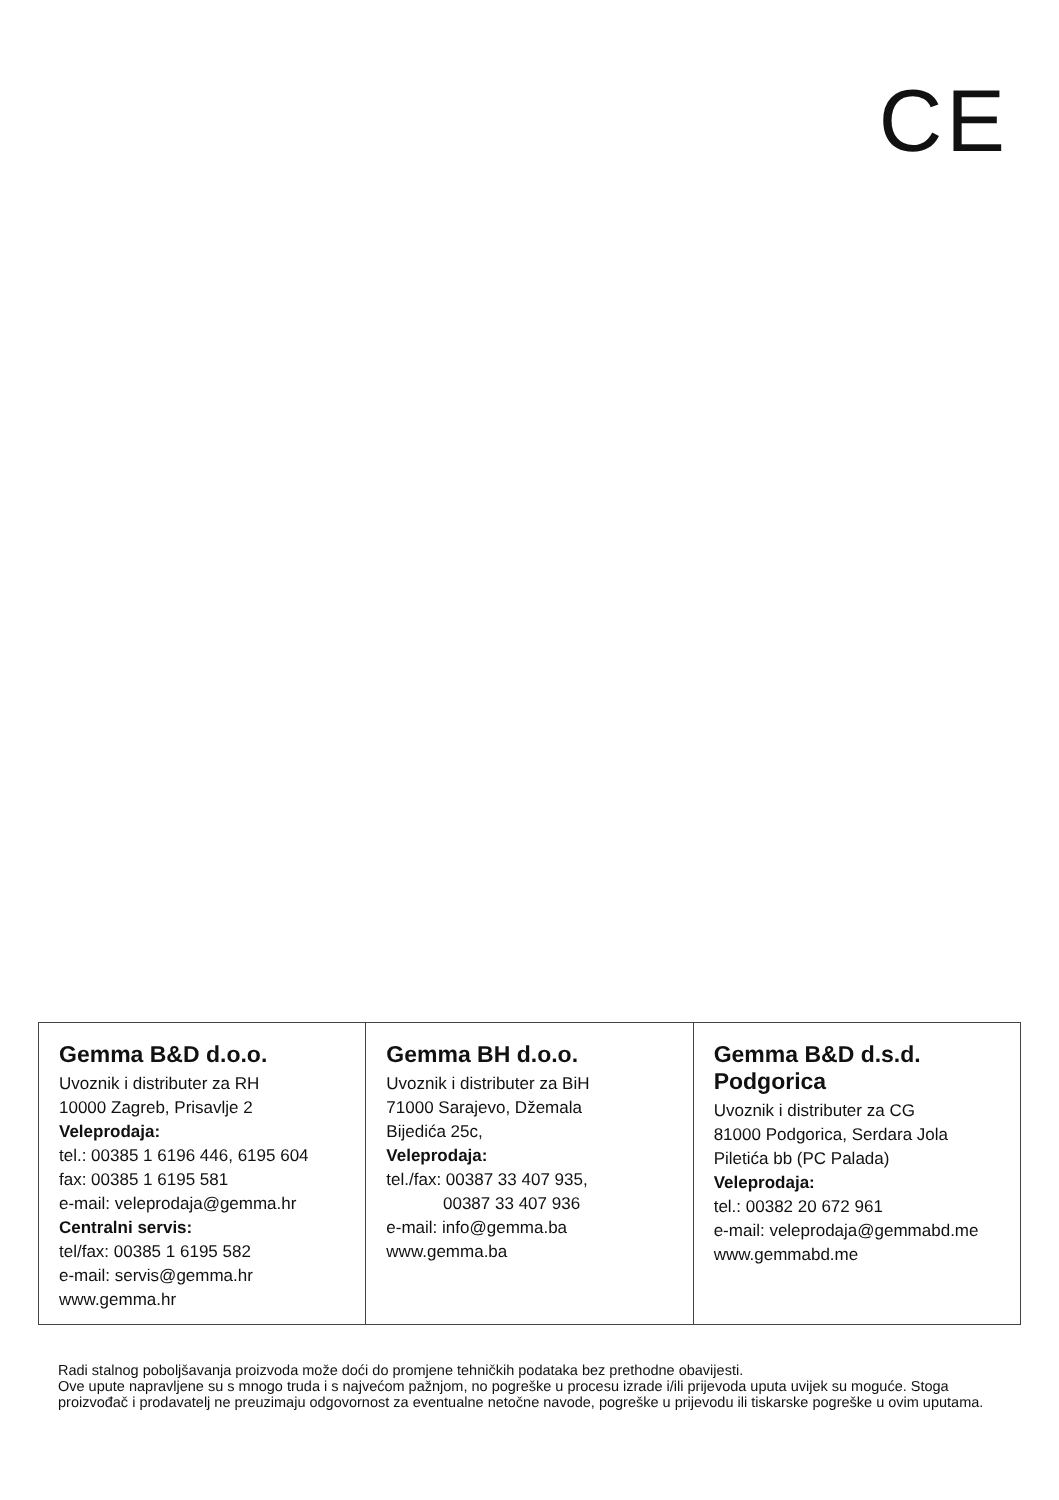CE
| Gemma B&D d.o.o. Uvoznik i distributer za RH 10000 Zagreb, Prisavlje 2 Veleprodaja: tel.: 00385 1 6196 446, 6195 604 fax: 00385 1 6195 581 e-mail: veleprodaja@gemma.hr Centralni servis: tel/fax: 00385 1 6195 582 e-mail: servis@gemma.hr www.gemma.hr | Gemma BH d.o.o. Uvoznik i distributer za BiH 71000 Sarajevo, Džemala Bijedića 25c, Veleprodaja: tel./fax: 00387 33 407 935, 00387 33 407 936 e-mail: info@gemma.ba www.gemma.ba | Gemma B&D d.s.d. Podgorica Uvoznik i distributer za CG 81000 Podgorica, Serdara Jola Piletića bb (PC Palada) Veleprodaja: tel.: 00382 20 672 961 e-mail: veleprodaja@gemmabd.me www.gemmabd.me |
Radi stalnog poboljšavanja proizvoda može doći do promjene tehničkih podataka bez prethodne obavijesti.
Ove upute napravljene su s mnogo truda i s najvećom pažnjom, no pogreške u procesu izrade i/ili prijevoda uputa uvijek su moguće. Stoga proizvođač i prodavatelj ne preuzimaju odgovornost za eventualne netočne navode, pogreške u prijevodu ili tiskarske pogreške u ovim uputama.